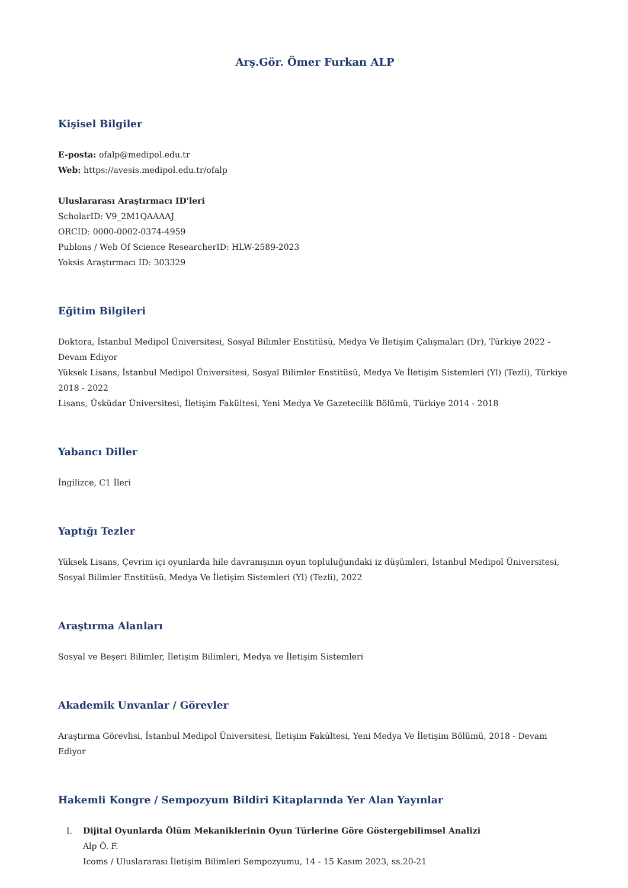Arş.Gör. Ömer Furkan ALP
Kişisel Bilgiler
E-posta: ofalp@medipol.edu.tr
Web: https://avesis.medipol.edu.tr/ofalp
Uluslararası Araştırmacı ID'leri
ScholarID: V9_2M1QAAAAJ
ORCID: 0000-0002-0374-4959
Publons / Web Of Science ResearcherID: HLW-2589-2023
Yoksis Araştırmacı ID: 303329
Eğitim Bilgileri
Doktora, İstanbul Medipol Üniversitesi, Sosyal Bilimler Enstitüsü, Medya Ve İletişim Çalışmaları (Dr), Türkiye 2022 - Devam Ediyor
Yüksek Lisans, İstanbul Medipol Üniversitesi, Sosyal Bilimler Enstitüsü, Medya Ve İletişim Sistemleri (Yl) (Tezli), Türkiye 2018 - 2022
Lisans, Üsküdar Üniversitesi, İletişim Fakültesi, Yeni Medya Ve Gazetecilik Bölümü, Türkiye 2014 - 2018
Yabancı Diller
İngilizce, C1 İleri
Yaptığı Tezler
Yüksek Lisans, Çevrim içi oyunlarda hile davranışının oyun topluluğundaki iz düşümleri, İstanbul Medipol Üniversitesi, Sosyal Bilimler Enstitüsü, Medya Ve İletişim Sistemleri (Yl) (Tezli), 2022
Araştırma Alanları
Sosyal ve Beşeri Bilimler, İletişim Bilimleri, Medya ve İletişim Sistemleri
Akademik Unvanlar / Görevler
Araştırma Görevlisi, İstanbul Medipol Üniversitesi, İletişim Fakültesi, Yeni Medya Ve İletişim Bölümü, 2018 - Devam Ediyor
Hakemli Kongre / Sempozyum Bildiri Kitaplarında Yer Alan Yayınlar
I. Dijital Oyunlarda Ölüm Mekaniklerinin Oyun Türlerine Göre Göstergebilimsel Analizi
Alp Ö. F.
Icoms / Uluslararası İletişim Bilimleri Sempozyumu, 14 - 15 Kasım 2023, ss.20-21